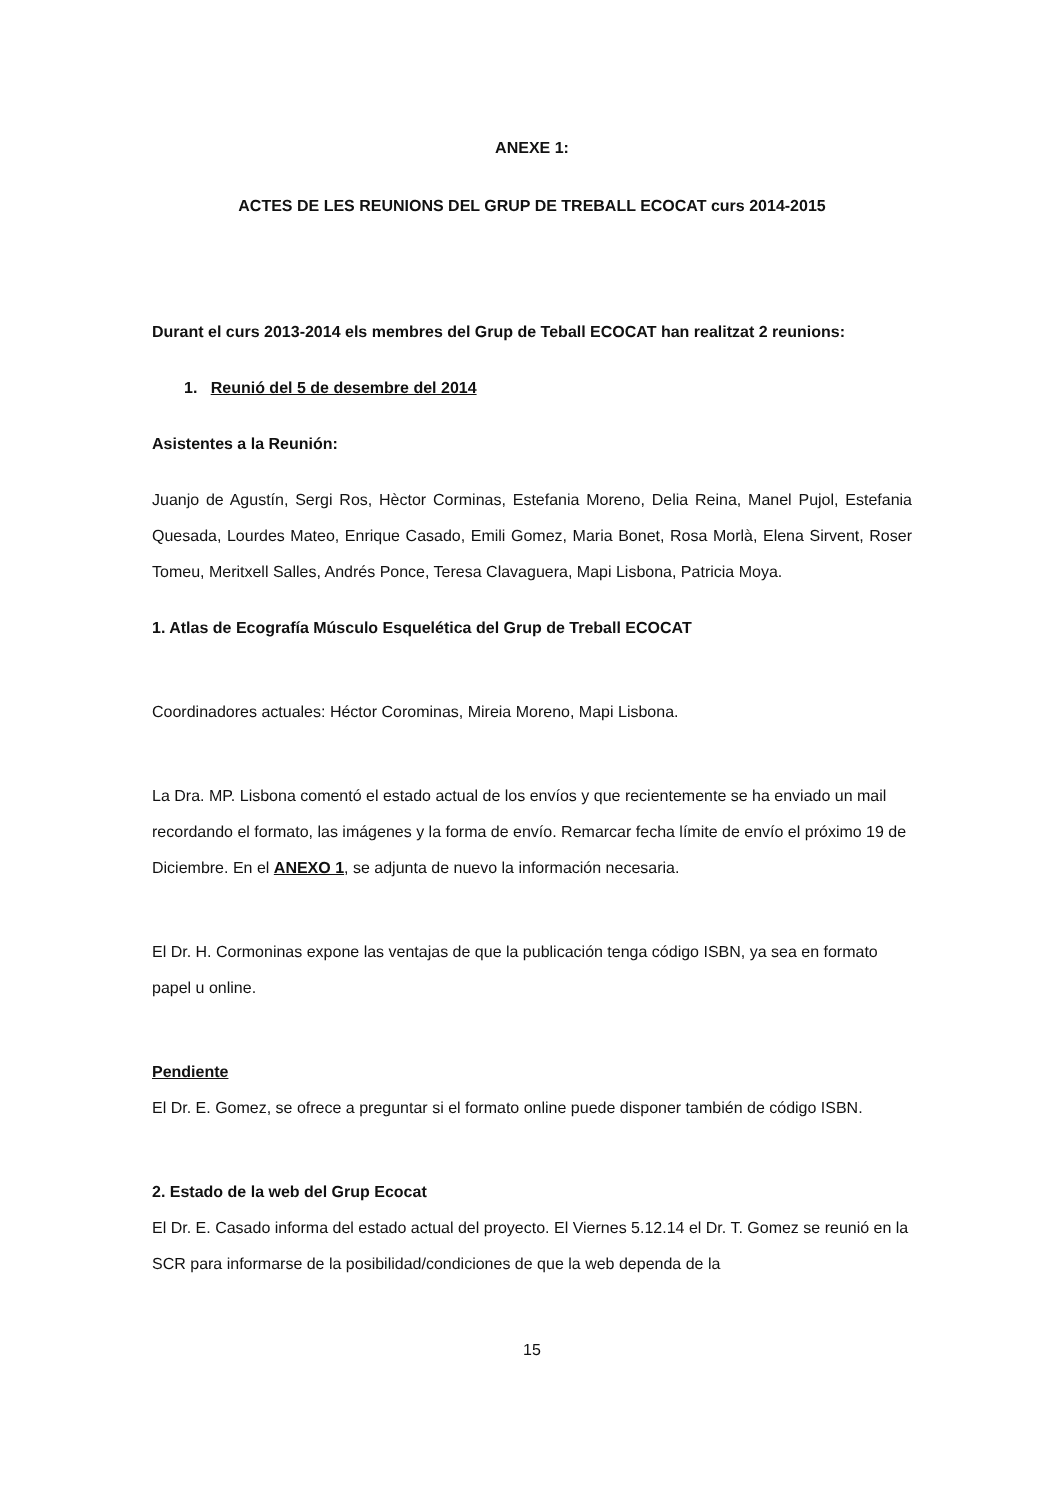ANEXE 1:
ACTES DE LES REUNIONS DEL GRUP DE TREBALL ECOCAT curs 2014-2015
Durant el curs 2013-2014 els membres del Grup de Teball ECOCAT han realitzat 2 reunions:
1. Reunió del 5 de desembre del 2014
Asistentes a la Reunión:
Juanjo de Agustín, Sergi Ros, Hèctor Corminas, Estefania Moreno, Delia Reina, Manel Pujol, Estefania Quesada, Lourdes Mateo, Enrique Casado, Emili Gomez, Maria Bonet, Rosa Morlà, Elena Sirvent, Roser Tomeu, Meritxell Salles, Andrés Ponce, Teresa Clavaguera, Mapi Lisbona, Patricia Moya.
1. Atlas de Ecografía Músculo Esquelética del Grup de Treball ECOCAT
Coordinadores actuales: Héctor Corominas, Mireia Moreno, Mapi Lisbona.
La Dra. MP. Lisbona comentó el estado actual de los envíos y que recientemente se ha enviado un mail recordando el formato, las imágenes y la forma de envío. Remarcar fecha límite de envío el próximo 19 de Diciembre. En el ANEXO 1, se adjunta de nuevo la información necesaria.
El Dr. H. Cormoninas expone las ventajas de que la publicación tenga código ISBN, ya sea en formato papel u online.
Pendiente
El Dr. E. Gomez, se ofrece a preguntar si el formato online puede disponer también de código ISBN.
2. Estado de la web del Grup Ecocat
El Dr. E. Casado informa del estado actual del proyecto. El Viernes 5.12.14 el Dr. T. Gomez se reunió en la SCR para informarse de la posibilidad/condiciones de que la web dependa de la
15